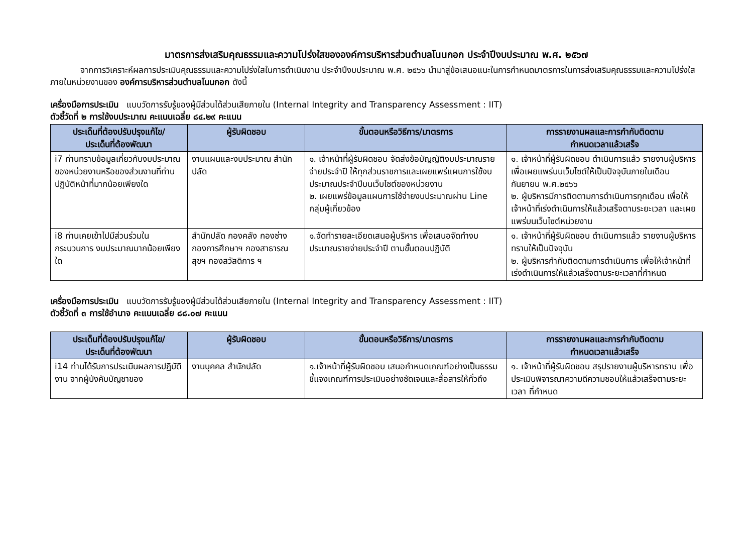มาตรการส่งเสริมคุณธรรมและความโปร่งใสขององค์การบริหารส่วนตำบลโนนกอก ประจำปีงบประมาณ พ.ศ. ๒๕๖๗
จากการวิเคราะห์ผลการประเมินคุณธรรมและความโปร่งใสในการดำเนินงาน ประจำปีงบประมาณ พ.ศ. ๒๕๖๖ นำมาสู่ข้อเสนอแนะในการกำหนดมาตรการในการส่งเสริมคุณธรรมและความโปร่งใสภายในหน่วยงานของ องค์การบริหารส่วนตำบลโนนกอก ดังนี้
เครื่องมือการประเมิน แบบวัดการรับรู้ของผู้มีส่วนได้ส่วนเสียภายใน (Internal Integrity and Transparency Assessment : IIT)
ตัวชี้วัดที่ ๒ การใช้งบประมาณ คะแนนเฉลี่ย ๘๔.๒๙ คะแนน
| ประเด็นที่ต้องปรับปรุงแก้ไข/ ประเด็นที่ต้องพัฒนา | ผู้รับผิดชอบ | ขั้นตอนหรือวิธีการ/มาตรการ | การรายงานผลและการกำกับติดตาม กำหนดเวลาแล้วเสร็จ |
| --- | --- | --- | --- |
| i7 ท่านทราบข้อมูลเกี่ยวกับงบประมาณ ของหน่วยงานหรือของส่วนงานที่ท่านปฏิบัติหน้าที่มากน้อยเพียงใด | งานแผนและงบประมาณ สำนักปลัด | ๑. เจ้าหน้าที่ผู้รับผิดชอบ จัดส่งข้อบัญญัติงบประมาณรายจ่ายประจำปี ให้ทุกส่วนราชการและเผยแพร่แผนการใช้งบประมาณประจำปีบนเว็บไซต์ของหน่วยงาน ๒. เผยแพร่ข้อมูลแผนการใช้จ่ายงบประมาณผ่าน Line กลุ่มผู้เกี่ยวข้อง | ๑. เจ้าหน้าที่ผู้รับผิดชอบ ดำเนินการแล้ว รายงานผู้บริหาร เพื่อเผยแพร่บนเว็บไซต์ให้เป็นปัจจุบันภายในเดือนกันยายน พ.ศ.๒๕๖๖ ๒. ผู้บริหารมีการติดตามการดำเนินการทุกเดือน เพื่อให้เจ้าหน้าที่เร่งดำเนินการให้แล้วเสร็จตามระยะเวลา และเผยแพร่บนเว็บไซต์หน่วยงาน |
| i8 ท่านเคยเข้าไปมีส่วนร่วมในกระบวนการ งบประมาณมากน้อยเพียงใด | สำนักปลัด กองคลัง กองช่าง กองการศึกษาฯ กองสาธารณสุขฯ กองสวัสดิการ ฯ | ๑.จัดทำรายละเอียดเสนอผู้บริหาร เพื่อเสนอจัดทำงบประมาณรายจ่ายประจำปี ตามขั้นตอนปฏิบัติ | ๑. เจ้าหน้าที่ผู้รับผิดชอบ ดำเนินการแล้ว รายงานผู้บริหารทราบให้เป็นปัจจุบัน ๒. ผู้บริหารกำกับติดตามการดำเนินการ เพื่อให้เจ้าหน้าที่เร่งดำเนินการให้แล้วเสร็จตามระยะเวลาที่กำหนด |
เครื่องมือการประเมิน แบบวัดการรับรู้ของผู้มีส่วนได้ส่วนเสียภายใน (Internal Integrity and Transparency Assessment : IIT)
ตัวชี้วัดที่ ๓ การใช้อำนาจ คะแนนเฉลี่ย ๘๘.๐๗ คะแนน
| ประเด็นที่ต้องปรับปรุงแก้ไข/ ประเด็นที่ต้องพัฒนา | ผู้รับผิดชอบ | ขั้นตอนหรือวิธีการ/มาตรการ | การรายงานผลและการกำกับติดตาม กำหนดเวลาแล้วเสร็จ |
| --- | --- | --- | --- |
| i14 ท่านได้รับการประเมินผลการปฏิบัติงาน จากผู้บังคับบัญชาของ | งานบุคคล สำนักปลัด | ๑.เจ้าหน้าที่ผู้รับผิดชอบ เสนอกำหนดเกณฑ์อย่างเป็นธรรม ชี้แจงเกณฑ์การประเมินอย่างชัดเจนและสื่อสารให้ทั่วถึง | ๑. เจ้าหน้าที่ผู้รับผิดชอบ สรุปรายงานผู้บริหารทราบ เพื่อประเมินพิจารณาความดีความชอบให้แล้วเสร็จตามระยะเวลา ที่กำหนด |